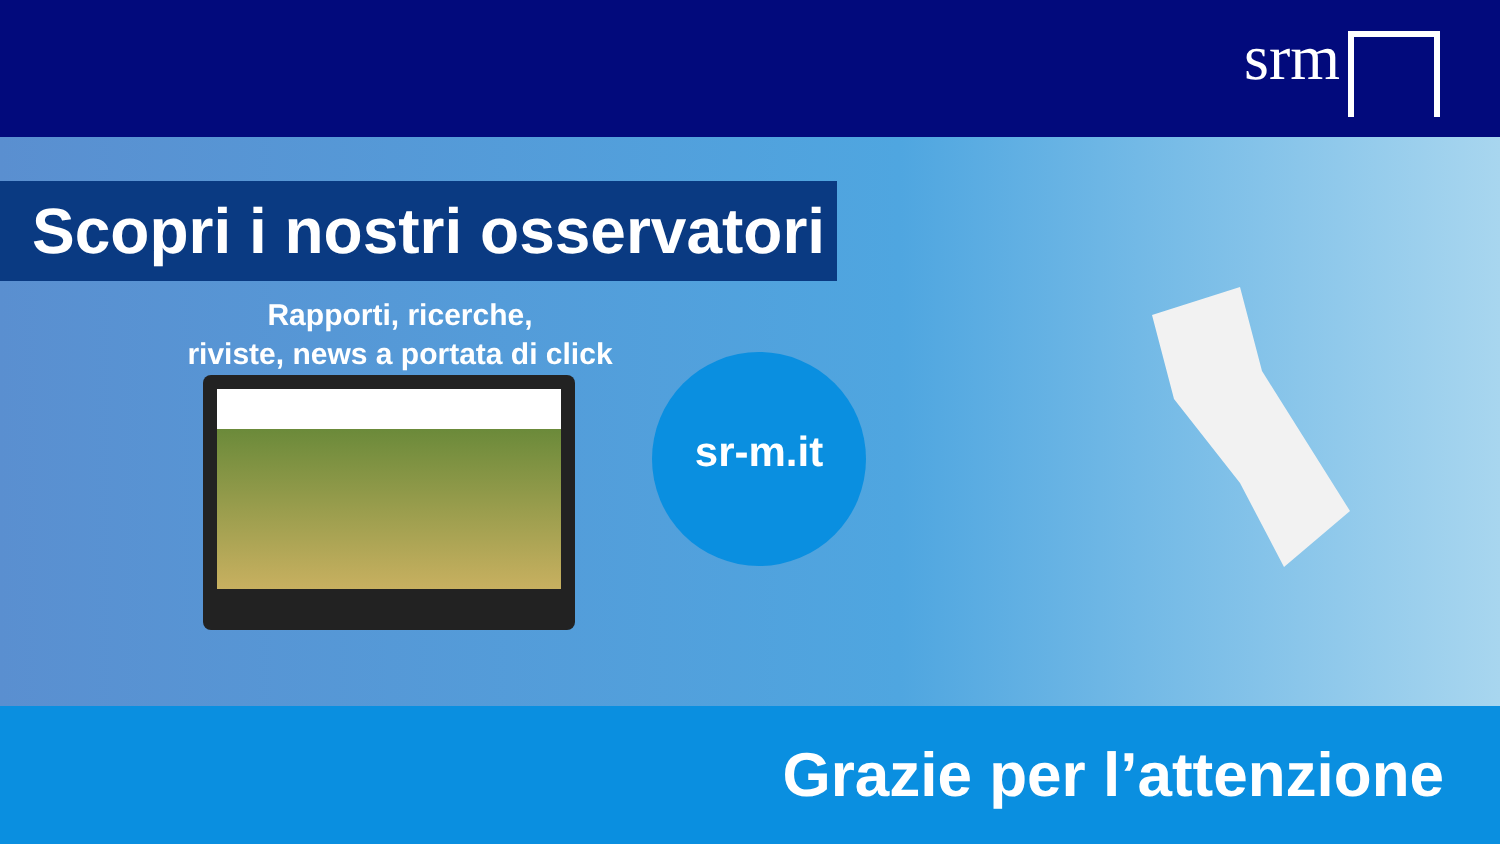srm
Scopri i nostri osservatori
Rapporti, ricerche,
riviste, news a portata di click
sr-m.it
Grazie per l’attenzione